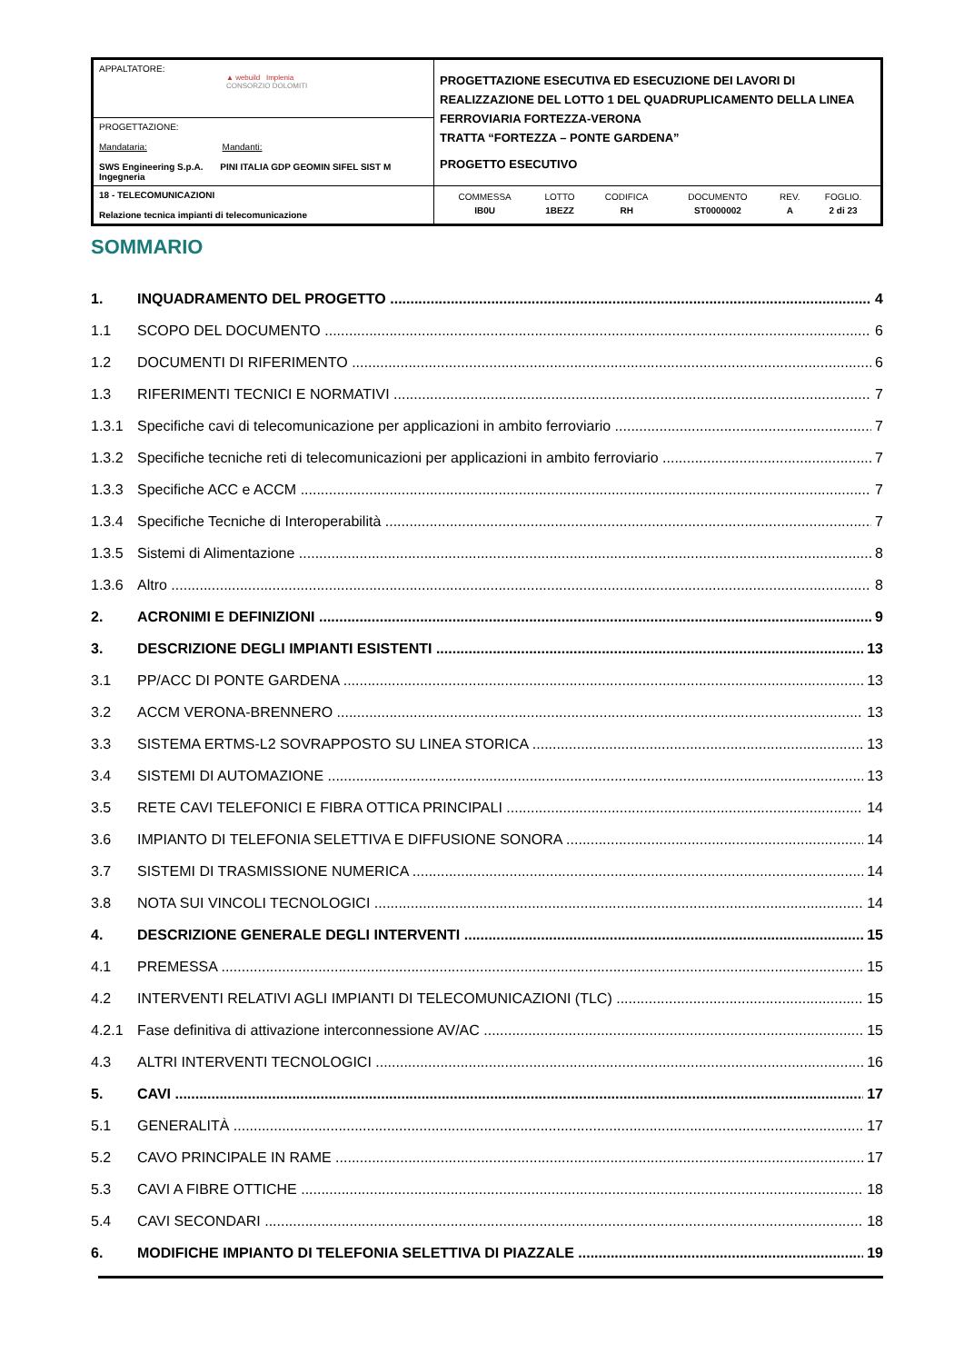| APPALTATORE: ▲ webuild Implenia CONSORZIO DOLOMITI | PROGETTAZIONE ESECUTIVA ED ESECUZIONE DEI LAVORI DI REALIZZAZIONE DEL LOTTO 1 DEL QUADRUPLICAMENTO DELLA LINEA FERROVIARIA FORTEZZA-VERONA TRATTA “FORTEZZA – PONTE GARDENA” PROGETTO ESECUTIVO |
| PROGETTAZIONE: Mandataria: Mandanti: SWS Engineering S.p.A. PINI ITALIA GDP GEOMIN SIFEL SIST M Ingegneria | |
| 18 - TELECOMUNICAZIONI Relazione tecnica impianti di telecomunicazione | / COMMESSA / LOTTO / CODIFICA / DOCUMENTO / REV. / FOGLIO. / / IB0U / 1BEZZ / RH / ST0000002 / A / 2 di 23 / |
SOMMARIO
1. INQUADRAMENTO DEL PROGETTO 4
1.1 SCOPO DEL DOCUMENTO 6
1.2 DOCUMENTI DI RIFERIMENTO 6
1.3 RIFERIMENTI TECNICI E NORMATIVI 7
1.3.1 Specifiche cavi di telecomunicazione per applicazioni in ambito ferroviario 7
1.3.2 Specifiche tecniche reti di telecomunicazioni per applicazioni in ambito ferroviario 7
1.3.3 Specifiche ACC e ACCM 7
1.3.4 Specifiche Tecniche di Interoperabilità 7
1.3.5 Sistemi di Alimentazione 8
1.3.6 Altro 8
2. ACRONIMI E DEFINIZIONI 9
3. DESCRIZIONE DEGLI IMPIANTI ESISTENTI 13
3.1 PP/ACC DI PONTE GARDENA 13
3.2 ACCM VERONA-BRENNERO 13
3.3 SISTEMA ERTMS-L2 SOVRAPPOSTO SU LINEA STORICA 13
3.4 SISTEMI DI AUTOMAZIONE 13
3.5 RETE CAVI TELEFONICI E FIBRA OTTICA PRINCIPALI 14
3.6 IMPIANTO DI TELEFONIA SELETTIVA E DIFFUSIONE SONORA 14
3.7 SISTEMI DI TRASMISSIONE NUMERICA 14
3.8 NOTA SUI VINCOLI TECNOLOGICI 14
4. DESCRIZIONE GENERALE DEGLI INTERVENTI 15
4.1 PREMESSA 15
4.2 INTERVENTI RELATIVI AGLI IMPIANTI DI TELECOMUNICAZIONI (TLC) 15
4.2.1 Fase definitiva di attivazione interconnessione AV/AC 15
4.3 ALTRI INTERVENTI TECNOLOGICI 16
5. CAVI 17
5.1 GENERALITÀ 17
5.2 CAVO PRINCIPALE IN RAME 17
5.3 CAVI A FIBRE OTTICHE 18
5.4 CAVI SECONDARI 18
6. MODIFICHE IMPIANTO DI TELEFONIA SELETTIVA DI PIAZZALE 19